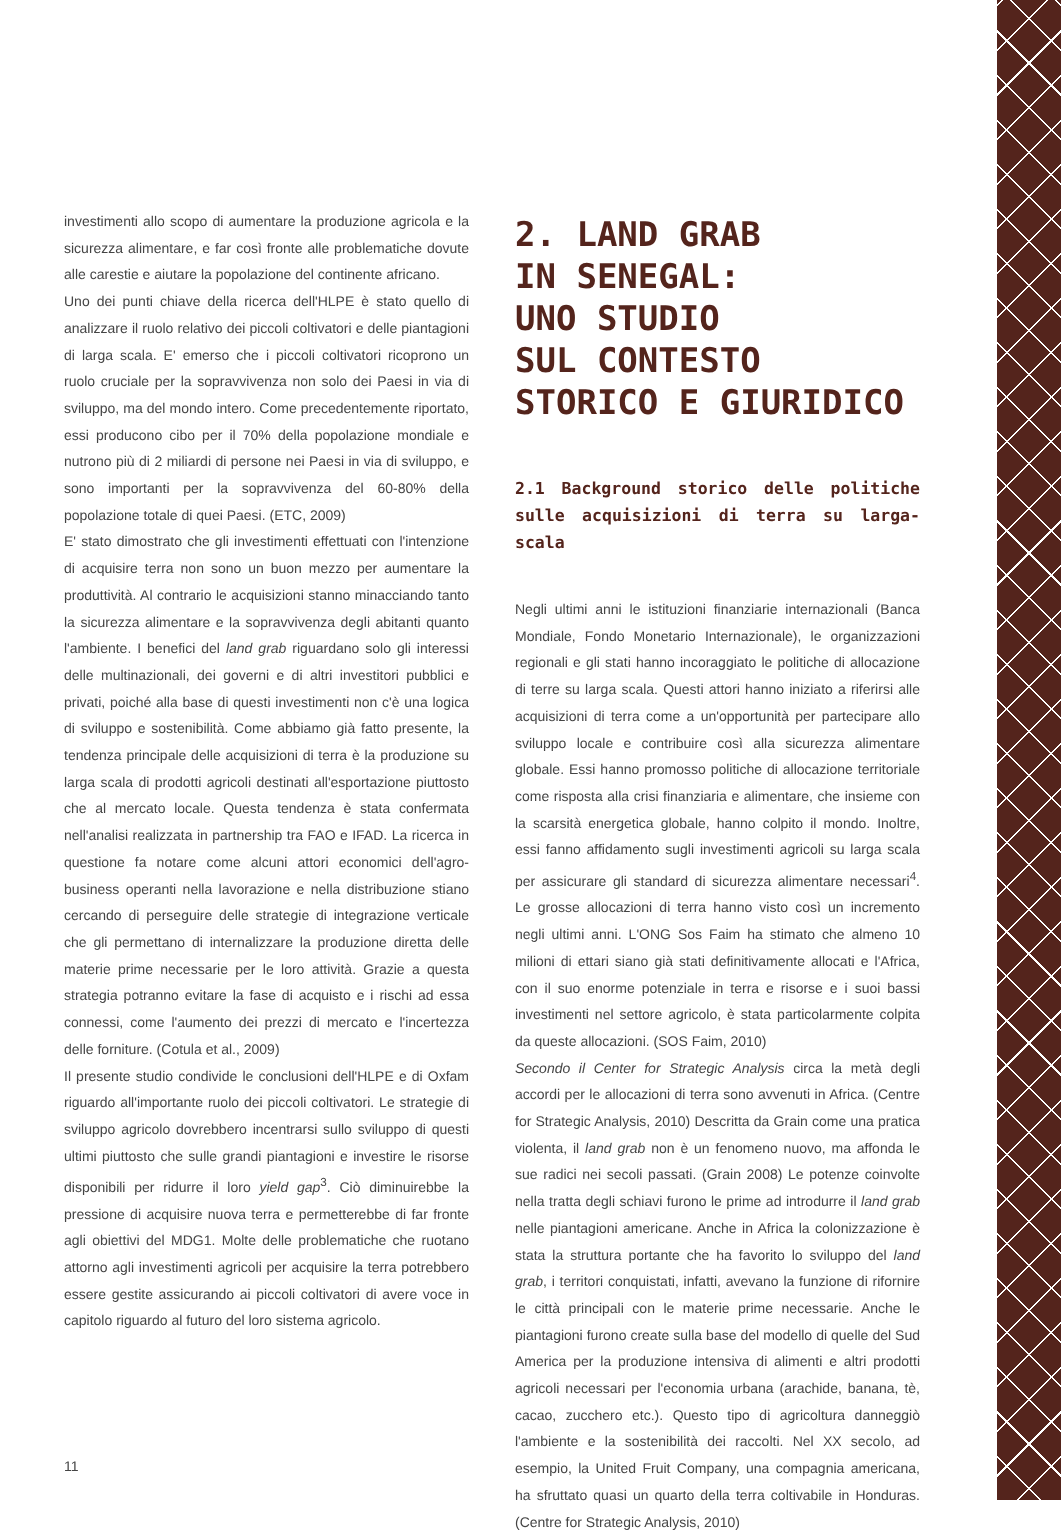investimenti allo scopo di aumentare la produzione agricola e la sicurezza alimentare, e far così fronte alle problematiche dovute alle carestie e aiutare la popolazione del continente africano.
Uno dei punti chiave della ricerca dell'HLPE è stato quello di analizzare il ruolo relativo dei piccoli coltivatori e delle piantagioni di larga scala. E' emerso che i piccoli coltivatori ricoprono un ruolo cruciale per la sopravvivenza non solo dei Paesi in via di sviluppo, ma del mondo intero. Come precedentemente riportato, essi producono cibo per il 70% della popolazione mondiale e nutrono più di 2 miliardi di persone nei Paesi in via di sviluppo, e sono importanti per la sopravvivenza del 60-80% della popolazione totale di quei Paesi. (ETC, 2009)
E' stato dimostrato che gli investimenti effettuati con l'intenzione di acquisire terra non sono un buon mezzo per aumentare la produttività. Al contrario le acquisizioni stanno minacciando tanto la sicurezza alimentare e la sopravvivenza degli abitanti quanto l'ambiente. I benefici del land grab riguardano solo gli interessi delle multinazionali, dei governi e di altri investitori pubblici e privati, poiché alla base di questi investimenti non c'è una logica di sviluppo e sostenibilità. Come abbiamo già fatto presente, la tendenza principale delle acquisizioni di terra è la produzione su larga scala di prodotti agricoli destinati all'esportazione piuttosto che al mercato locale. Questa tendenza è stata confermata nell'analisi realizzata in partnership tra FAO e IFAD. La ricerca in questione fa notare come alcuni attori economici dell'agro-business operanti nella lavorazione e nella distribuzione stiano cercando di perseguire delle strategie di integrazione verticale che gli permettano di internalizzare la produzione diretta delle materie prime necessarie per le loro attività. Grazie a questa strategia potranno evitare la fase di acquisto e i rischi ad essa connessi, come l'aumento dei prezzi di mercato e l'incertezza delle forniture. (Cotula et al., 2009)
Il presente studio condivide le conclusioni dell'HLPE e di Oxfam riguardo all'importante ruolo dei piccoli coltivatori. Le strategie di sviluppo agricolo dovrebbero incentrarsi sullo sviluppo di questi ultimi piuttosto che sulle grandi piantagioni e investire le risorse disponibili per ridurre il loro yield gap<sup>3</sup>. Ciò diminuirebbe la pressione di acquisire nuova terra e permetterebbe di far fronte agli obiettivi del MDG1. Molte delle problematiche che ruotano attorno agli investimenti agricoli per acquisire la terra potrebbero essere gestite assicurando ai piccoli coltivatori di avere voce in capitolo riguardo al futuro del loro sistema agricolo.
2. LAND GRAB
IN SENEGAL:
UNO STUDIO
SUL CONTESTO
STORICO E GIURIDICO
2.1 Background storico delle politiche sulle acquisizioni di terra su larga-scala
Negli ultimi anni le istituzioni finanziarie internazionali (Banca Mondiale, Fondo Monetario Internazionale), le organizzazioni regionali e gli stati hanno incoraggiato le politiche di allocazione di terre su larga scala. Questi attori hanno iniziato a riferirsi alle acquisizioni di terra come a un'opportunità per partecipare allo sviluppo locale e contribuire così alla sicurezza alimentare globale. Essi hanno promosso politiche di allocazione territoriale come risposta alla crisi finanziaria e alimentare, che insieme con la scarsità energetica globale, hanno colpito il mondo. Inoltre, essi fanno affidamento sugli investimenti agricoli su larga scala per assicurare gli standard di sicurezza alimentare necessari<sup>4</sup>. Le grosse allocazioni di terra hanno visto così un incremento negli ultimi anni. L'ONG Sos Faim ha stimato che almeno 10 milioni di ettari siano già stati definitivamente allocati e l'Africa, con il suo enorme potenziale in terra e risorse e i suoi bassi investimenti nel settore agricolo, è stata particolarmente colpita da queste allocazioni. (SOS Faim, 2010)
Secondo il Center for Strategic Analysis circa la metà degli accordi per le allocazioni di terra sono avvenuti in Africa. (Centre for Strategic Analysis, 2010) Descritta da Grain come una pratica violenta, il land grab non è un fenomeno nuovo, ma affonda le sue radici nei secoli passati. (Grain 2008) Le potenze coinvolte nella tratta degli schiavi furono le prime ad introdurre il land grab nelle piantagioni americane. Anche in Africa la colonizzazione è stata la struttura portante che ha favorito lo sviluppo del land grab, i territori conquistati, infatti, avevano la funzione di rifornire le città principali con le materie prime necessarie. Anche le piantagioni furono create sulla base del modello di quelle del Sud America per la produzione intensiva di alimenti e altri prodotti agricoli necessari per l'economia urbana (arachide, banana, tè, cacao, zucchero etc.). Questo tipo di agricoltura danneggiò l'ambiente e la sostenibilità dei raccolti. Nel XX secolo, ad esempio, la United Fruit Company, una compagnia americana, ha sfruttato quasi un quarto della terra coltivabile in Honduras. (Centre for Strategic Analysis, 2010)
11